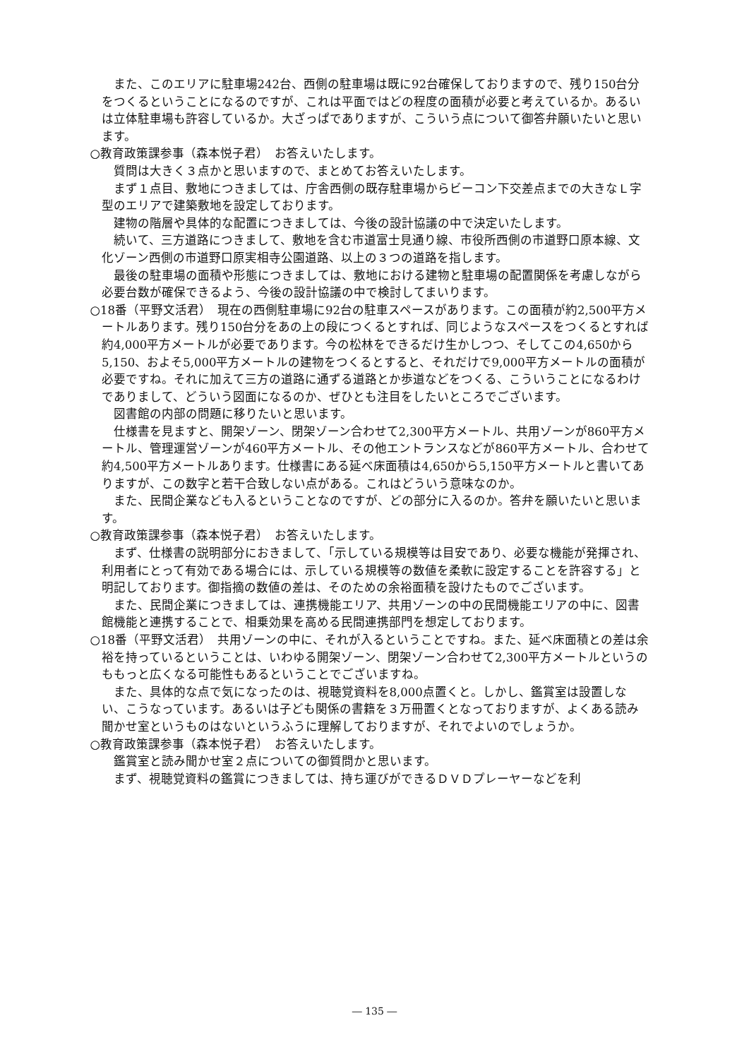また、このエリアに駐車場242台、西側の駐車場は既に92台確保しておりますので、残り150台分をつくるということになるのですが、これは平面ではどの程度の面積が必要と考えているか。あるいは立体駐車場も許容しているか。大ざっぱでありますが、こういう点について御答弁願いたいと思います。
○教育政策課参事（森本悦子君）　お答えいたします。
質問は大きく３点かと思いますので、まとめてお答えいたします。
まず１点目、敷地につきましては、庁舎西側の既存駐車場からビーコン下交差点までの大きなＬ字型のエリアで建築敷地を設定しております。
建物の階層や具体的な配置につきましては、今後の設計協議の中で決定いたします。
続いて、三方道路につきまして、敷地を含む市道富士見通り線、市役所西側の市道野口原本線、文化ゾーン西側の市道野口原実相寺公園道路、以上の３つの道路を指します。
最後の駐車場の面積や形態につきましては、敷地における建物と駐車場の配置関係を考慮しながら必要台数が確保できるよう、今後の設計協議の中で検討してまいります。
○18番（平野文活君）　現在の西側駐車場に92台の駐車スペースがあります。この面積が約2,500平方メートルあります。残り150台分をあの上の段につくるとすれば、同じようなスペースをつくるとすれば約4,000平方メートルが必要であります。今の松林をできるだけ生かしつつ、そしてこの4,650から5,150、およそ5,000平方メートルの建物をつくるとすると、それだけで9,000平方メートルの面積が必要ですね。それに加えて三方の道路に通ずる道路とか歩道などをつくる、こういうことになるわけでありまして、どういう図面になるのか、ぜひとも注目をしたいところでございます。
図書館の内部の問題に移りたいと思います。
仕様書を見ますと、開架ゾーン、閉架ゾーン合わせて2,300平方メートル、共用ゾーンが860平方メートル、管理運営ゾーンが460平方メートル、その他エントランスなどが860平方メートル、合わせて約4,500平方メートルあります。仕様書にある延べ床面積は4,650から5,150平方メートルと書いてありますが、この数字と若干合致しない点がある。これはどういう意味なのか。
また、民間企業なども入るということなのですが、どの部分に入るのか。答弁を願いたいと思います。
○教育政策課参事（森本悦子君）　お答えいたします。
まず、仕様書の説明部分におきまして、「示している規模等は目安であり、必要な機能が発揮され、利用者にとって有効である場合には、示している規模等の数値を柔軟に設定することを許容する」と明記しております。御指摘の数値の差は、そのための余裕面積を設けたものでございます。
また、民間企業につきましては、連携機能エリア、共用ゾーンの中の民間機能エリアの中に、図書館機能と連携することで、相乗効果を高める民間連携部門を想定しております。
○18番（平野文活君）　共用ゾーンの中に、それが入るということですね。また、延べ床面積との差は余裕を持っているということは、いわゆる開架ゾーン、閉架ゾーン合わせて2,300平方メートルというのももっと広くなる可能性もあるということでございますね。
また、具体的な点で気になったのは、視聴覚資料を8,000点置くと。しかし、鑑賞室は設置しない、こうなっています。あるいは子ども関係の書籍を３万冊置くとなっておりますが、よくある読み聞かせ室というものはないというふうに理解しておりますが、それでよいのでしょうか。
○教育政策課参事（森本悦子君）　お答えいたします。
鑑賞室と読み聞かせ室２点についての御質問かと思います。
まず、視聴覚資料の鑑賞につきましては、持ち運びができるＤＶＤプレーヤーなどを利
― 135 ―